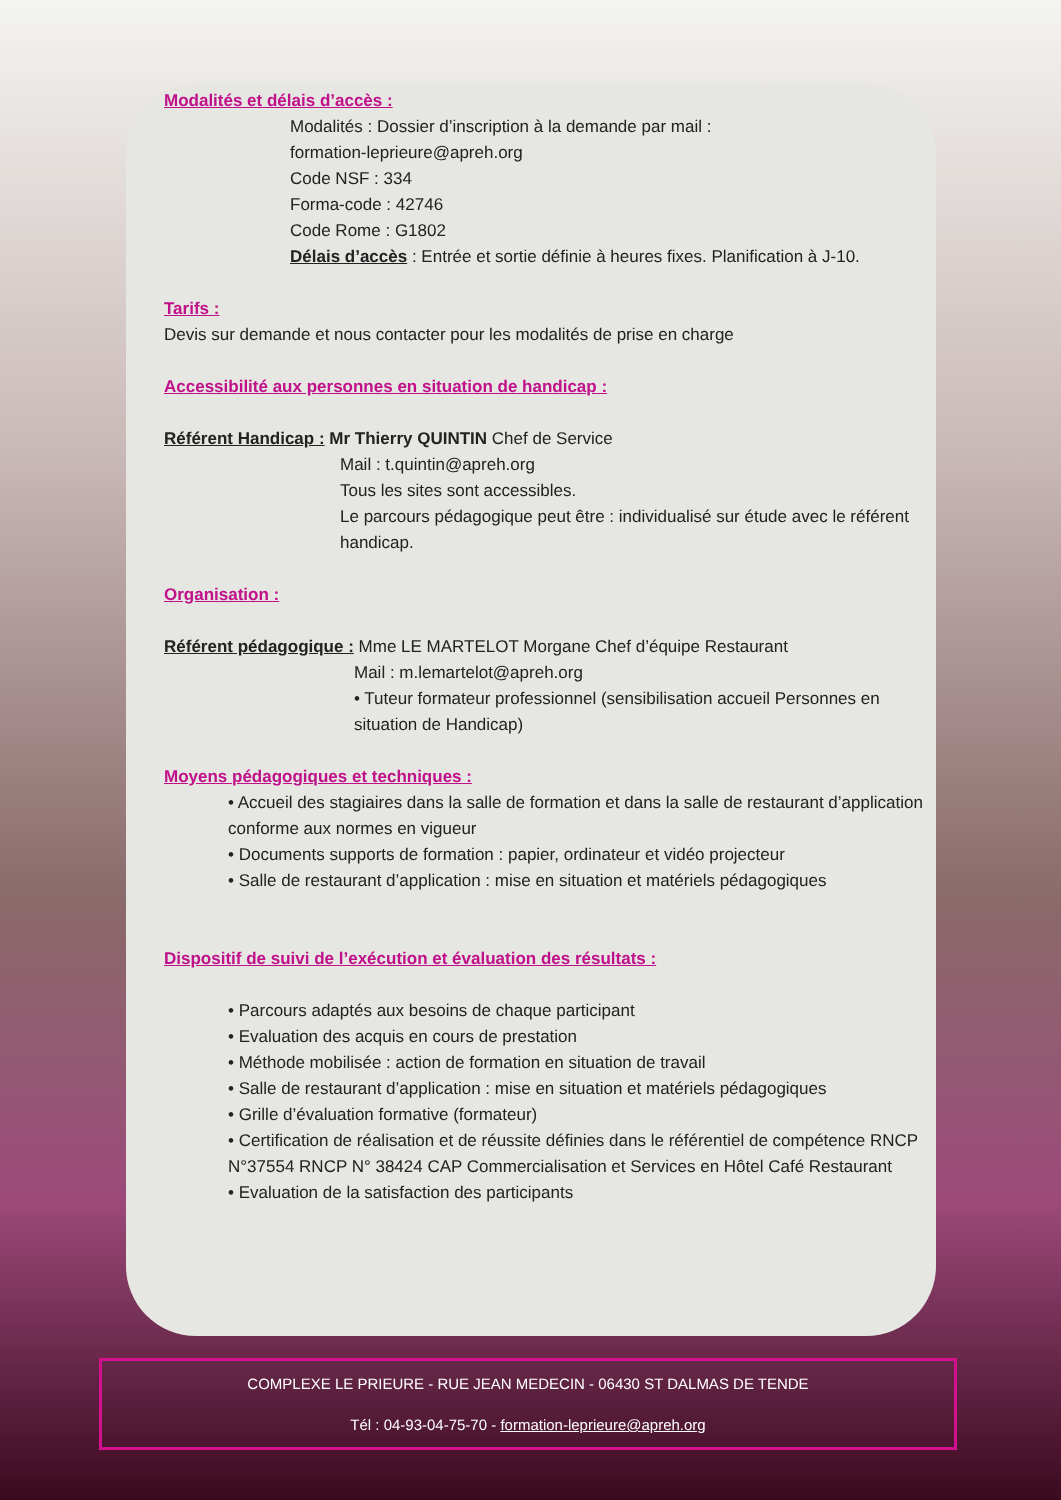Modalités et délais d’accès :
Modalités : Dossier d’inscription à la demande par mail :
formation-leprieure@apreh.org
Code NSF : 334
Forma-code : 42746
Code Rome : G1802
Délais d’accès : Entrée et sortie définie à heures fixes. Planification à J-10.
Tarifs :
Devis sur demande et nous contacter pour les modalités de prise en charge
Accessibilité aux personnes en situation de handicap :
Référent Handicap : Mr Thierry QUINTIN Chef de Service
Mail : t.quintin@apreh.org
Tous les sites sont accessibles.
Le parcours pédagogique peut être : individualisé sur étude avec le référent handicap.
Organisation :
Référent pédagogique : Mme LE MARTELOT Morgane Chef d’équipe Restaurant
Mail : m.lemartelot@apreh.org
• Tuteur formateur professionnel (sensibilisation accueil Personnes en situation de Handicap)
Moyens pédagogiques et techniques :
• Accueil des stagiaires dans la salle de formation et dans la salle de restaurant d’application conforme aux normes en vigueur
• Documents supports de formation : papier, ordinateur et vidéo projecteur
• Salle de restaurant d’application : mise en situation et matériels pédagogiques
Dispositif de suivi de l’exécution et évaluation des résultats :
• Parcours adaptés aux besoins de chaque participant
• Evaluation des acquis en cours de prestation
• Méthode mobilisée : action de formation en situation de travail
• Salle de restaurant d’application : mise en situation et matériels pédagogiques
• Grille d’évaluation formative (formateur)
• Certification de réalisation et de réussite définies dans le référentiel de compétence RNCP N°37554 RNCP N° 38424 CAP Commercialisation et Services en Hôtel Café Restaurant
• Evaluation de la satisfaction des participants
COMPLEXE LE PRIEURE - RUE JEAN MEDECIN - 06430 ST DALMAS DE TENDE
Tél : 04-93-04-75-70 - formation-leprieure@apreh.org